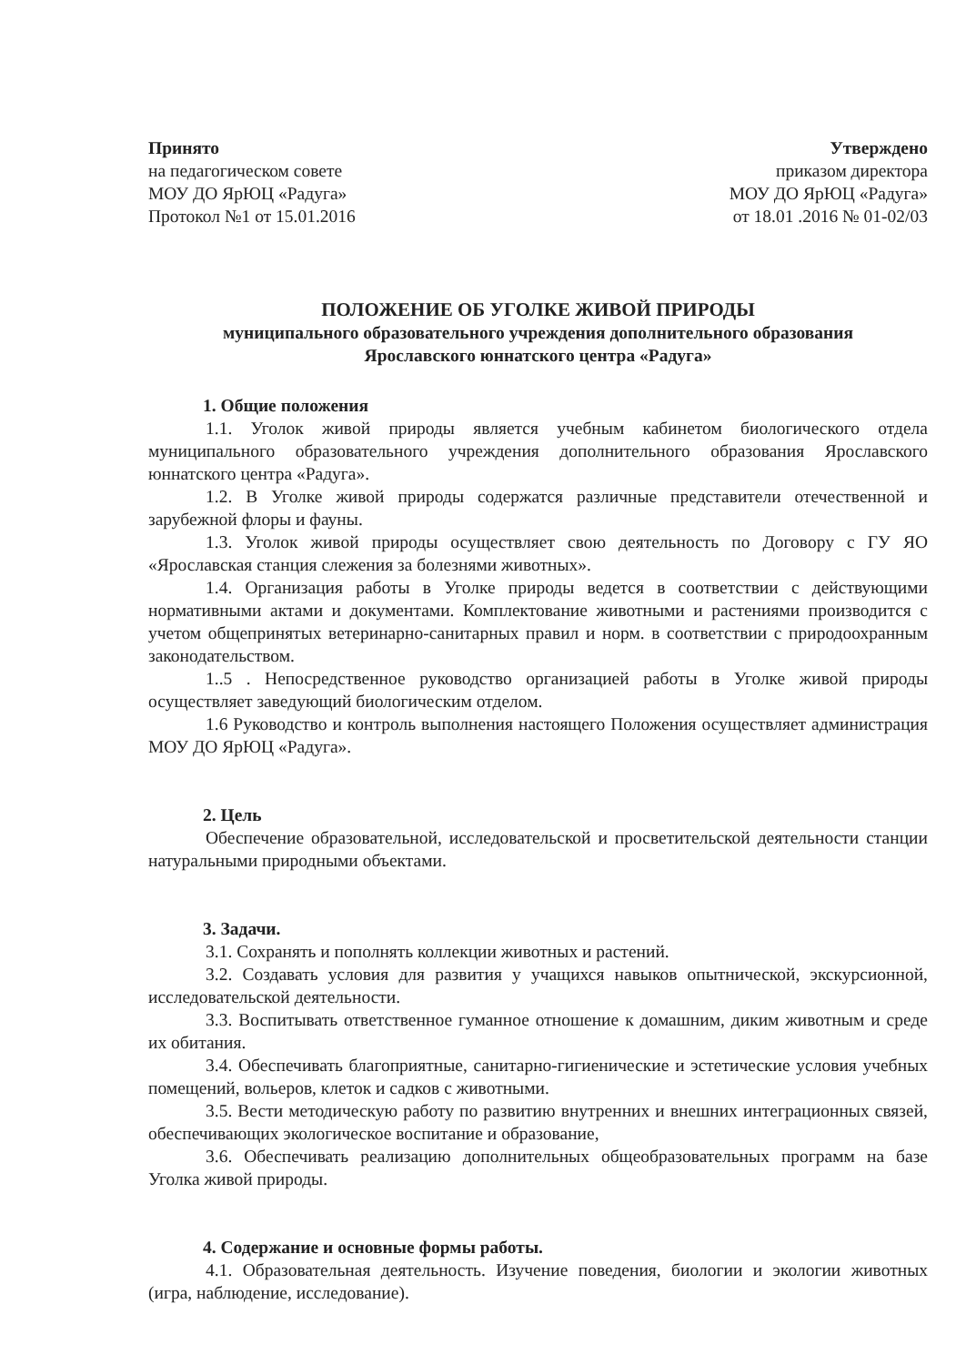Принято
на педагогическом совете
МОУ ДО ЯрЮЦ «Радуга»
Протокол №1 от 15.01.2016
Утверждено
приказом директора
МОУ ДО ЯрЮЦ «Радуга»
от 18.01 .2016 № 01-02/03
ПОЛОЖЕНИЕ ОБ УГОЛКЕ ЖИВОЙ ПРИРОДЫ
муниципального образовательного учреждения дополнительного образования
Ярославского юннатского центра «Радуга»
1. Общие положения
1.1. Уголок живой природы является учебным кабинетом биологического отдела муниципального образовательного учреждения дополнительного образования Ярославского юннатского центра «Радуга».
1.2. В Уголке живой природы содержатся различные представители отечественной и зарубежной флоры и фауны.
1.3. Уголок живой природы осуществляет свою деятельность по Договору с ГУ ЯО «Ярославская станция слежения за болезнями животных».
1.4. Организация работы в Уголке природы ведется в соответствии с действующими нормативными актами и документами. Комплектование животными и растениями производится с учетом общепринятых ветеринарно-санитарных правил и норм. в соответствии с природоохранным законодательством.
1..5 . Непосредственное руководство организацией работы в Уголке живой природы осуществляет заведующий биологическим отделом.
1.6 Руководство и контроль выполнения настоящего Положения осуществляет администрация МОУ ДО ЯрЮЦ «Радуга».
2. Цель
Обеспечение образовательной, исследовательской и просветительской деятельности станции натуральными природными объектами.
3. Задачи.
3.1. Сохранять и пополнять коллекции животных и растений.
3.2. Создавать условия для развития у учащихся навыков опытнической, экскурсионной, исследовательской деятельности.
3.3. Воспитывать ответственное гуманное отношение к домашним, диким животным и среде их обитания.
3.4. Обеспечивать благоприятные, санитарно-гигиенические и эстетические условия учебных помещений, вольеров, клеток и садков с животными.
3.5. Вести методическую работу по развитию внутренних и внешних интеграционных связей, обеспечивающих экологическое воспитание и образование,
3.6. Обеспечивать реализацию дополнительных общеобразовательных программ на базе Уголка живой природы.
4. Содержание и основные формы работы.
4.1. Образовательная деятельность. Изучение поведения, биологии и экологии животных (игра, наблюдение, исследование).